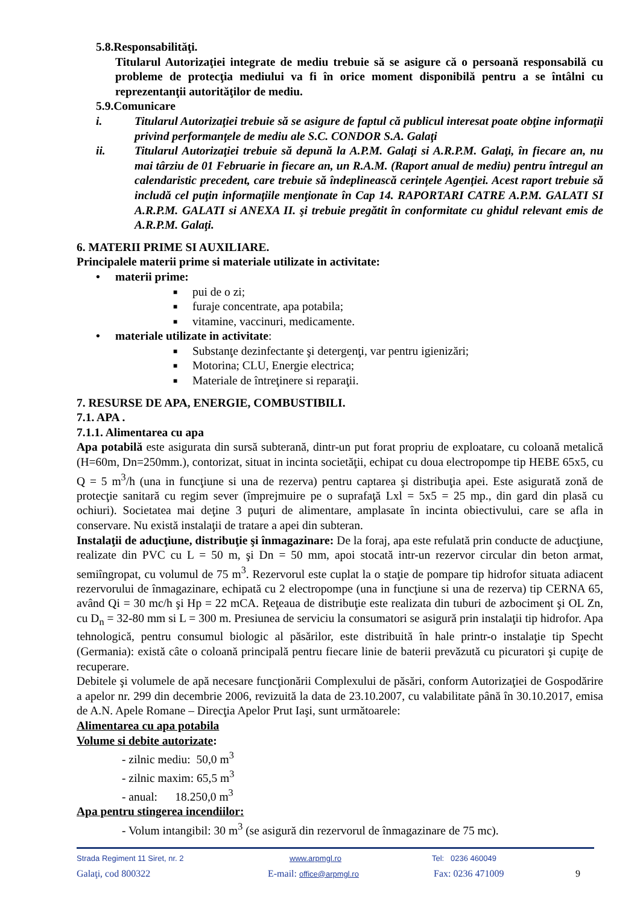5.8.Responsabilităţi.
Titularul Autorizaţiei integrate de mediu trebuie să se asigure că o persoană responsabilă cu probleme de protecţia mediului va fi în orice moment disponibilă pentru a se întâlni cu reprezentanţii autorităţilor de mediu.
5.9.Comunicare
i. Titularul Autorizaţiei trebuie să se asigure de faptul că publicul interesat poate obţine informaţii privind performanţele de mediu ale S.C. CONDOR S.A. Galaţi
ii. Titularul Autorizaţiei trebuie să depună la A.P.M. Galaţi si A.R.P.M. Galaţi, în fiecare an, nu mai târziu de 01 Februarie in fiecare an, un R.A.M. (Raport anual de mediu) pentru întregul an calendaristic precedent, care trebuie să îndeplinească cerinţele Agenţiei. Acest raport trebuie să includă cel puţin informaţiile menţionate în Cap 14. RAPORTARI CATRE A.P.M. GALATI SI A.R.P.M. GALATI si ANEXA II. şi trebuie pregătit în conformitate cu ghidul relevant emis de A.R.P.M. Galaţi.
6. MATERII PRIME SI AUXILIARE.
Principalele materii prime si materiale utilizate in activitate:
• materii prime:
■ pui de o zi;
■ furaje concentrate, apa potabila;
■ vitamine, vaccinuri, medicamente.
• materiale utilizate in activitate:
■ Substanţe dezinfectante şi detergenţi, var pentru igienizări;
■ Motorina; CLU, Energie electrica;
■ Materiale de întreţinere si reparaţii.
7. RESURSE DE APA, ENERGIE, COMBUSTIBILI.
7.1. APA .
7.1.1. Alimentarea cu apa
Apa potabilă este asigurata din sursă subterană, dintr-un put forat propriu de exploatare, cu coloană metalică (H=60m, Dn=250mm.), contorizat, situat in incinta societăţii, echipat cu doua electropompe tip HEBE 65x5, cu Q = 5 m<sup>3</sup>/h (una in funcţiune si una de rezerva) pentru captarea şi distribuţia apei. Este asigurată zonă de protecţie sanitară cu regim sever (împrejmuire pe o suprafaţă Lxl = 5x5 = 25 mp., din gard din plasă cu ochiuri). Societatea mai deţine 3 puţuri de alimentare, amplasate în incinta obiectivului, care se afla in conservare. Nu există instalaţii de tratare a apei din subteran.
Instalaţii de aducţiune, distribuţie şi înmagazinare: De la foraj, apa este refulată prin conducte de aducţiune, realizate din PVC cu L = 50 m, şi Dn = 50 mm, apoi stocată intr-un rezervor circular din beton armat, semiîngropat, cu volumul de 75 m<sup>3</sup>. Rezervorul este cuplat la o staţie de pompare tip hidrofor situata adiacent rezervorului de înmagazinare, echipată cu 2 electropompe (una in funcţiune si una de rezerva) tip CERNA 65, având Qi = 30 mc/h şi Hp = 22 mCA. Reţeaua de distribuţie este realizata din tuburi de azbociment şi OL Zn, cu D<sub>n</sub> = 32-80 mm si L = 300 m. Presiunea de serviciu la consumatori se asigură prin instalaţii tip hidrofor. Apa tehnologică, pentru consumul biologic al păsărilor, este distribuită în hale printr-o instalaţie tip Specht (Germania): există câte o coloană principală pentru fiecare linie de baterii prevăzută cu picuratori şi cupiţe de recuperare.
Debitele şi volumele de apă necesare funcţionării Complexului de păsări, conform Autorizaţiei de Gospodărire a apelor nr. 299 din decembrie 2006, revizuită la data de 23.10.2007, cu valabilitate până în 30.10.2017, emisa de A.N. Apele Romane – Direcţia Apelor Prut Iaşi, sunt următoarele:
Alimentarea cu apa potabila
Volume si debite autorizate:
- zilnic mediu: 50,0 m<sup>3</sup>
- zilnic maxim: 65,5 m<sup>3</sup>
- anual: 18.250,0 m<sup>3</sup>
Apa pentru stingerea incendiilor:
- Volum intangibil: 30 m<sup>3</sup> (se asigură din rezervorul de înmagazinare de 75 mc).
Strada Regiment 11 Siret, nr. 2 www.arpmgl.ro Tel: 0236 460049
Galaţi, cod 800322 E-mail: office@arpmgl.ro Fax: 0236 471009 9